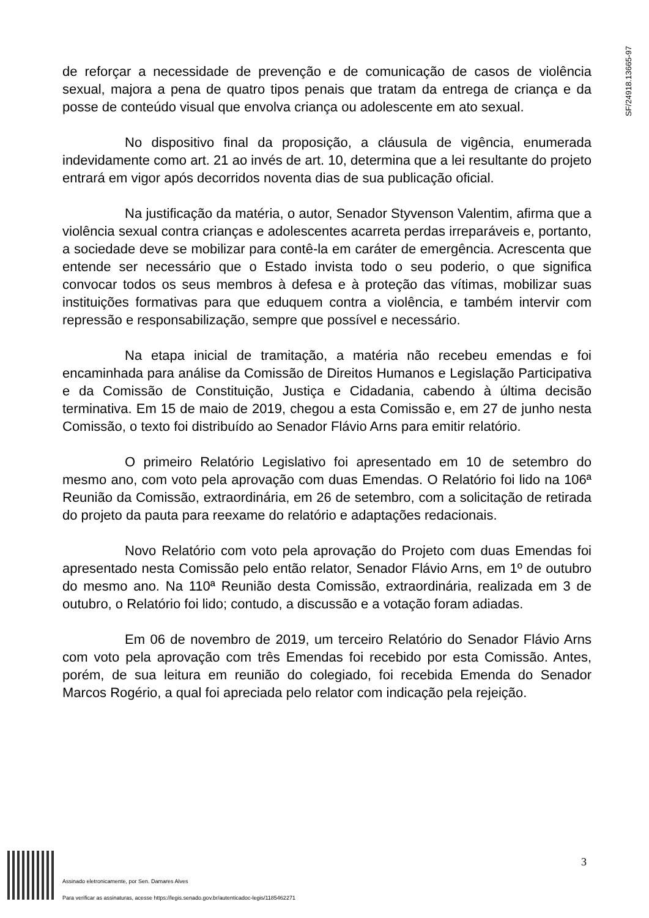SF/24918.13665-97
de reforçar a necessidade de prevenção e de comunicação de casos de violência sexual, majora a pena de quatro tipos penais que tratam da entrega de criança e da posse de conteúdo visual que envolva criança ou adolescente em ato sexual.
No dispositivo final da proposição, a cláusula de vigência, enumerada indevidamente como art. 21 ao invés de art. 10, determina que a lei resultante do projeto entrará em vigor após decorridos noventa dias de sua publicação oficial.
Na justificação da matéria, o autor, Senador Styvenson Valentim, afirma que a violência sexual contra crianças e adolescentes acarreta perdas irreparáveis e, portanto, a sociedade deve se mobilizar para contê-la em caráter de emergência. Acrescenta que entende ser necessário que o Estado invista todo o seu poderio, o que significa convocar todos os seus membros à defesa e à proteção das vítimas, mobilizar suas instituições formativas para que eduquem contra a violência, e também intervir com repressão e responsabilização, sempre que possível e necessário.
Na etapa inicial de tramitação, a matéria não recebeu emendas e foi encaminhada para análise da Comissão de Direitos Humanos e Legislação Participativa e da Comissão de Constituição, Justiça e Cidadania, cabendo à última decisão terminativa. Em 15 de maio de 2019, chegou a esta Comissão e, em 27 de junho nesta Comissão, o texto foi distribuído ao Senador Flávio Arns para emitir relatório.
O primeiro Relatório Legislativo foi apresentado em 10 de setembro do mesmo ano, com voto pela aprovação com duas Emendas. O Relatório foi lido na 106ª Reunião da Comissão, extraordinária, em 26 de setembro, com a solicitação de retirada do projeto da pauta para reexame do relatório e adaptações redacionais.
Novo Relatório com voto pela aprovação do Projeto com duas Emendas foi apresentado nesta Comissão pelo então relator, Senador Flávio Arns, em 1º de outubro do mesmo ano. Na 110ª Reunião desta Comissão, extraordinária, realizada em 3 de outubro, o Relatório foi lido; contudo, a discussão e a votação foram adiadas.
Em 06 de novembro de 2019, um terceiro Relatório do Senador Flávio Arns com voto pela aprovação com três Emendas foi recebido por esta Comissão. Antes, porém, de sua leitura em reunião do colegiado, foi recebida Emenda do Senador Marcos Rogério, a qual foi apreciada pelo relator com indicação pela rejeição.
3
Assinado eletronicamente, por Sen. Damares Alves
Para verificar as assinaturas, acesse https://legis.senado.gov.br/autenticadoc-legis/1185462271